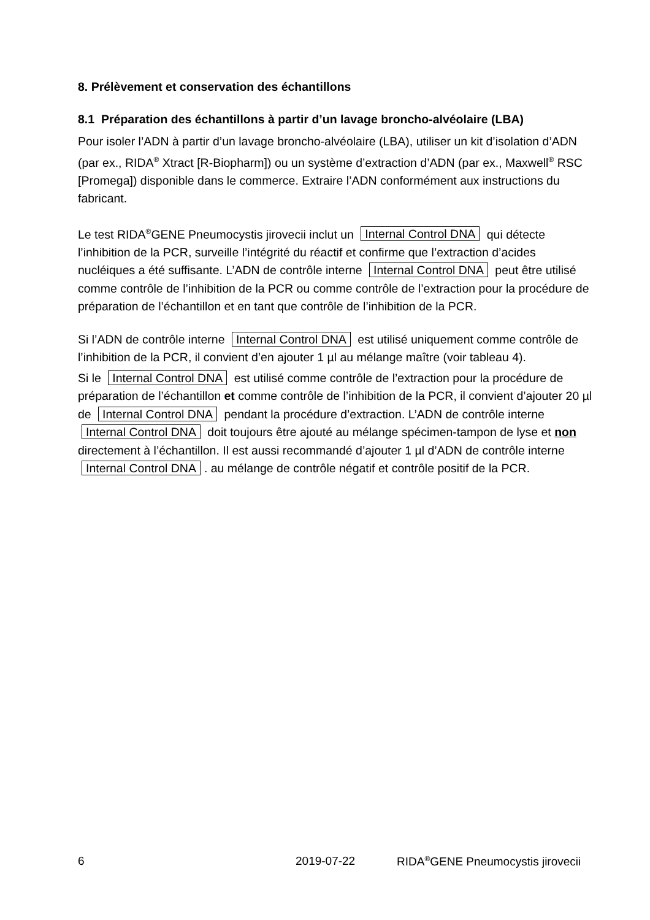8. Prélèvement et conservation des échantillons
8.1 Préparation des échantillons à partir d’un lavage broncho-alvéolaire (LBA)
Pour isoler l’ADN à partir d’un lavage broncho-alvéolaire (LBA), utiliser un kit d’isolation d’ADN (par ex., RIDA<sup>®</sup> Xtract [R-Biopharm]) ou un système d’extraction d’ADN (par ex., Maxwell<sup>®</sup> RSC [Promega]) disponible dans le commerce. Extraire l’ADN conformément aux instructions du fabricant.
Le test RIDA<sup>®</sup>GENE Pneumocystis jirovecii inclut un Internal Control DNA qui détecte l’inhibition de la PCR, surveille l’intégrité du réactif et confirme que l’extraction d’acides nucléiques a été suffisante. L’ADN de contrôle interne Internal Control DNA peut être utilisé comme contrôle de l’inhibition de la PCR ou comme contrôle de l’extraction pour la procédure de préparation de l’échantillon et en tant que contrôle de l’inhibition de la PCR.
Si l’ADN de contrôle interne Internal Control DNA est utilisé uniquement comme contrôle de l’inhibition de la PCR, il convient d’en ajouter 1 µl au mélange maître (voir tableau 4).
Si le Internal Control DNA est utilisé comme contrôle de l’extraction pour la procédure de préparation de l’échantillon et comme contrôle de l’inhibition de la PCR, il convient d’ajouter 20 µl de Internal Control DNA pendant la procédure d’extraction. L’ADN de contrôle interne Internal Control DNA doit toujours être ajouté au mélange spécimen-tampon de lyse et non directement à l’échantillon. Il est aussi recommandé d’ajouter 1 µl d’ADN de contrôle interne Internal Control DNA. au mélange de contrôle négatif et contrôle positif de la PCR.
6 2019-07-22 RIDA<sup>®</sup>GENE Pneumocystis jirovecii